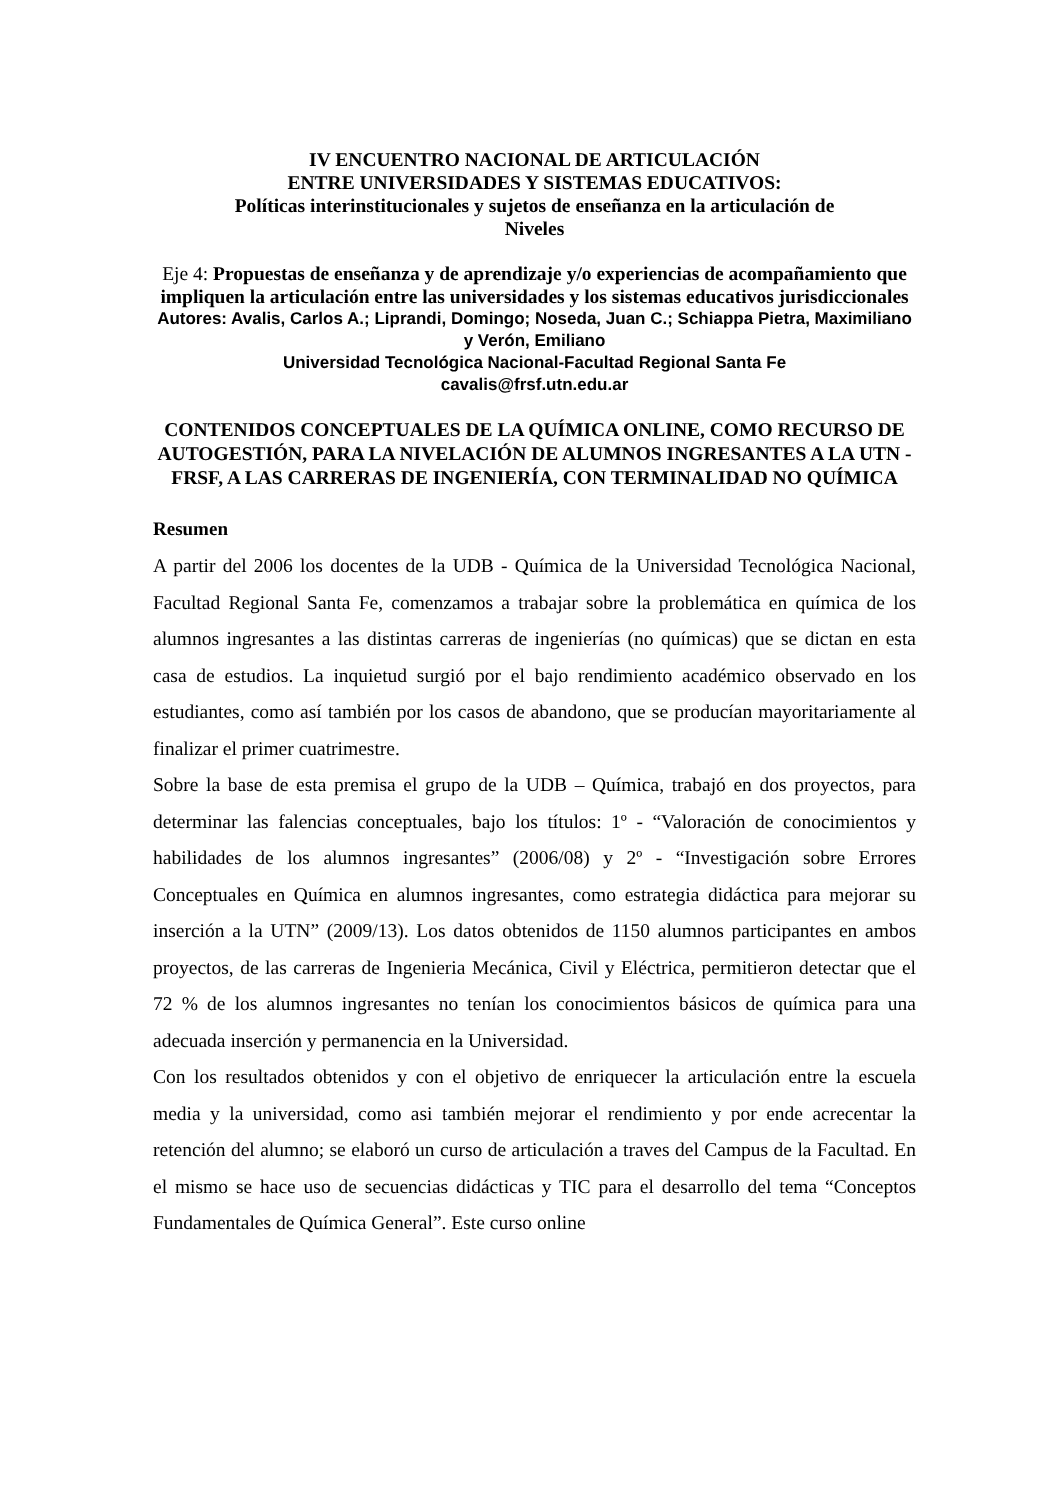IV ENCUENTRO NACIONAL DE ARTICULACIÓN
ENTRE UNIVERSIDADES Y SISTEMAS EDUCATIVOS:
Políticas interinstitucionales y sujetos de enseñanza en la articulación de
Niveles
Eje 4: Propuestas de enseñanza y de aprendizaje y/o experiencias de acompañamiento que impliquen la articulación entre las universidades y los sistemas educativos jurisdiccionales
Autores: Avalis, Carlos A.; Liprandi, Domingo; Noseda, Juan C.; Schiappa Pietra, Maximiliano y Verón, Emiliano
Universidad Tecnológica Nacional-Facultad Regional Santa Fe
cavalis@frsf.utn.edu.ar
CONTENIDOS CONCEPTUALES DE LA QUÍMICA ONLINE, COMO RECURSO DE AUTOGESTIÓN, PARA LA NIVELACIÓN DE ALUMNOS INGRESANTES A LA UTN - FRSF, A LAS CARRERAS DE INGENIERÍA, CON TERMINALIDAD NO QUÍMICA
Resumen
A partir del 2006 los docentes de la UDB - Química de la Universidad Tecnológica Nacional, Facultad Regional Santa Fe, comenzamos a trabajar sobre la problemática en química de los alumnos ingresantes a las distintas carreras de ingenierías (no químicas) que se dictan en esta casa de estudios. La inquietud surgió por el bajo rendimiento académico observado en los estudiantes, como así también por los casos de abandono, que se producían mayoritariamente al finalizar el primer cuatrimestre.
Sobre la base de esta premisa el grupo de la UDB – Química, trabajó en dos proyectos, para determinar las falencias conceptuales, bajo los títulos: 1º - “Valoración de conocimientos y habilidades de los alumnos ingresantes” (2006/08) y 2º - “Investigación sobre Errores Conceptuales en Química en alumnos ingresantes, como estrategia didáctica para mejorar su inserción a la UTN” (2009/13). Los datos obtenidos de 1150 alumnos participantes en ambos proyectos, de las carreras de Ingenieria Mecánica, Civil y Eléctrica, permitieron detectar que el 72 % de los alumnos ingresantes no tenían los conocimientos básicos de química para una adecuada inserción y permanencia en la Universidad.
Con los resultados obtenidos y con el objetivo de enriquecer la articulación entre la escuela media y la universidad, como asi también mejorar el rendimiento y por ende acrecentar la retención del alumno; se elaboró un curso de articulación a traves del Campus de la Facultad. En el mismo se hace uso de secuencias didácticas y TIC para el desarrollo del tema “Conceptos Fundamentales de Química General”. Este curso online